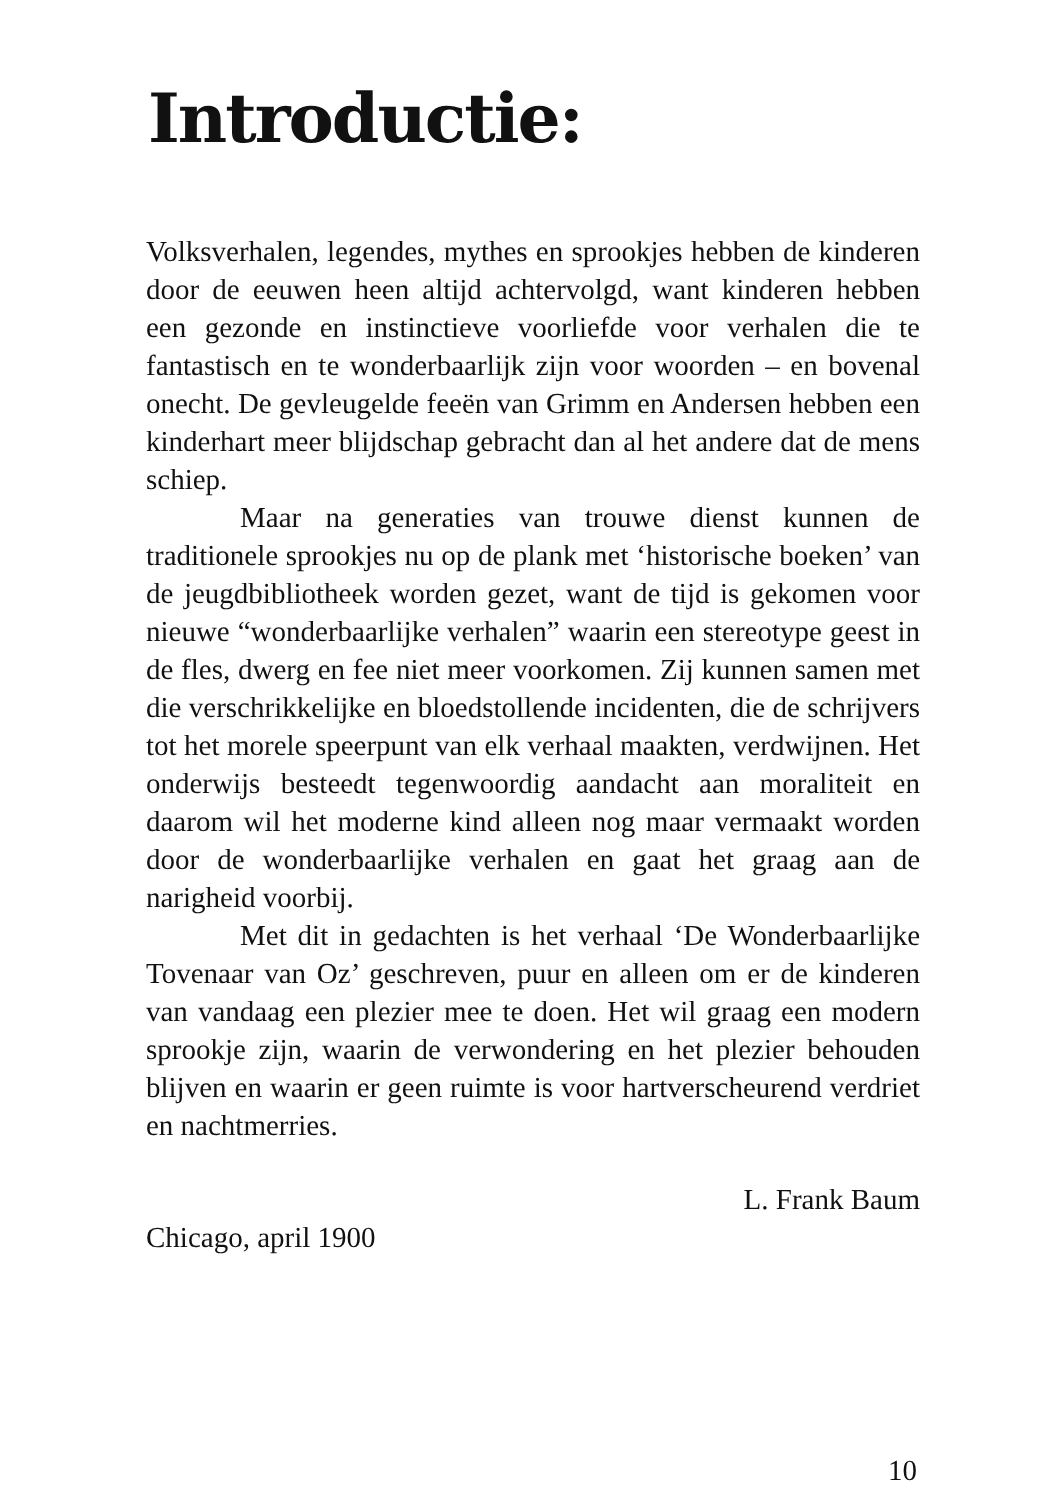Introductie:
Volksverhalen, legendes, mythes en sprookjes hebben de kinderen door de eeuwen heen altijd achtervolgd, want kinderen hebben een gezonde en instinctieve voorliefde voor verhalen die te fantastisch en te wonderbaarlijk zijn voor woorden – en bovenal onecht. De gevleugelde feeën van Grimm en Andersen hebben een kinderhart meer blijdschap gebracht dan al het andere dat de mens schiep.
Maar na generaties van trouwe dienst kunnen de traditionele sprookjes nu op de plank met ‘historische boeken’ van de jeugdbibliotheek worden gezet, want de tijd is gekomen voor nieuwe “wonderbaarlijke verhalen” waarin een stereotype geest in de fles, dwerg en fee niet meer voorkomen. Zij kunnen samen met die verschrikkelijke en bloedstollende incidenten, die de schrijvers tot het morele speerpunt van elk verhaal maakten, verdwijnen. Het onderwijs besteedt tegenwoordig aandacht aan moraliteit en daarom wil het moderne kind alleen nog maar vermaakt worden door de wonderbaarlijke verhalen en gaat het graag aan de narigheid voorbij.
Met dit in gedachten is het verhaal ‘De Wonderbaarlijke Tovenaar van Oz’ geschreven, puur en alleen om er de kinderen van vandaag een plezier mee te doen. Het wil graag een modern sprookje zijn, waarin de verwondering en het plezier behouden blijven en waarin er geen ruimte is voor hartverscheurend verdriet en nachtmerries.
L. Frank Baum
Chicago, april 1900
10